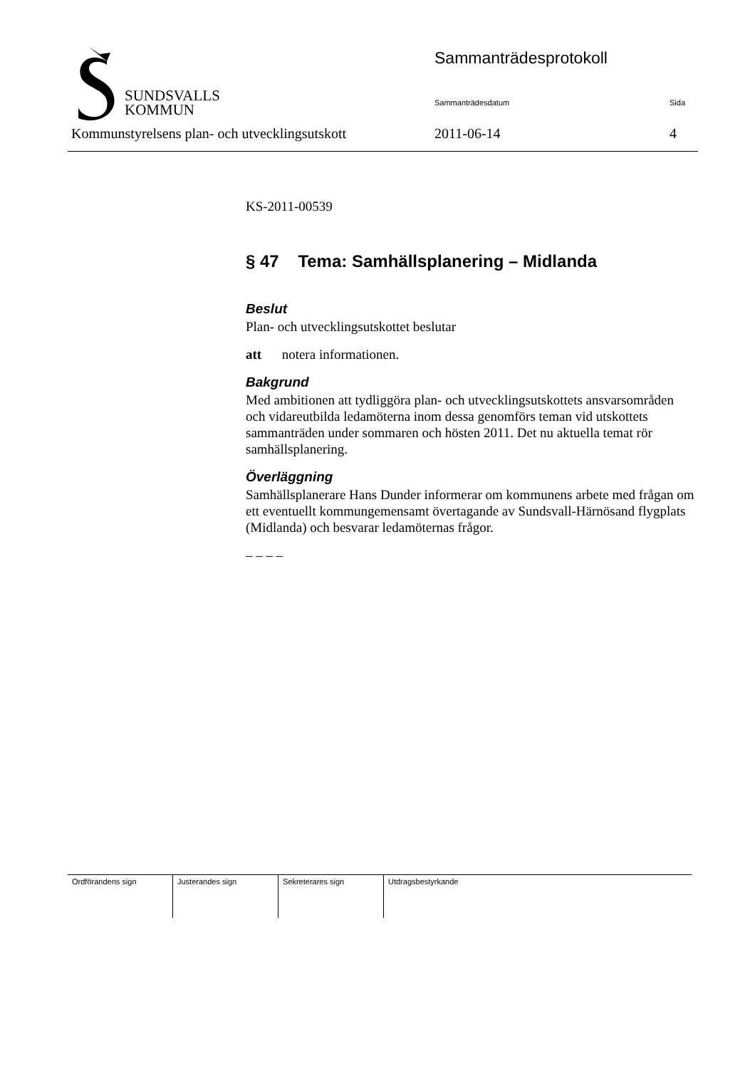SUNDSVALLS
KOMMUN
Sammanträdesprotokoll
Sammanträdesdatum Sida
Kommunstyrelsens plan- och utvecklingsutskott
2011-06-14 4
KS-2011-00539
§ 47 Tema: Samhällsplanering – Midlanda
Beslut
Plan- och utvecklingsutskottet beslutar
att notera informationen.
Bakgrund
Med ambitionen att tydliggöra plan- och utvecklingsutskottets ansvarsområden och vidareutbilda ledamöterna inom dessa genomförs teman vid utskottets sammanträden under sommaren och hösten 2011. Det nu aktuella temat rör samhällsplanering.
Överläggning
Samhällsplanerare Hans Dunder informerar om kommunens arbete med frågan om ett eventuellt kommungemensamt övertagande av Sundsvall-Härnösand flygplats (Midlanda) och besvarar ledamöternas frågor.
– – – –
| Ordförandens sign | Justerandes sign | Sekreterares sign | Utdragsbestyrkande |